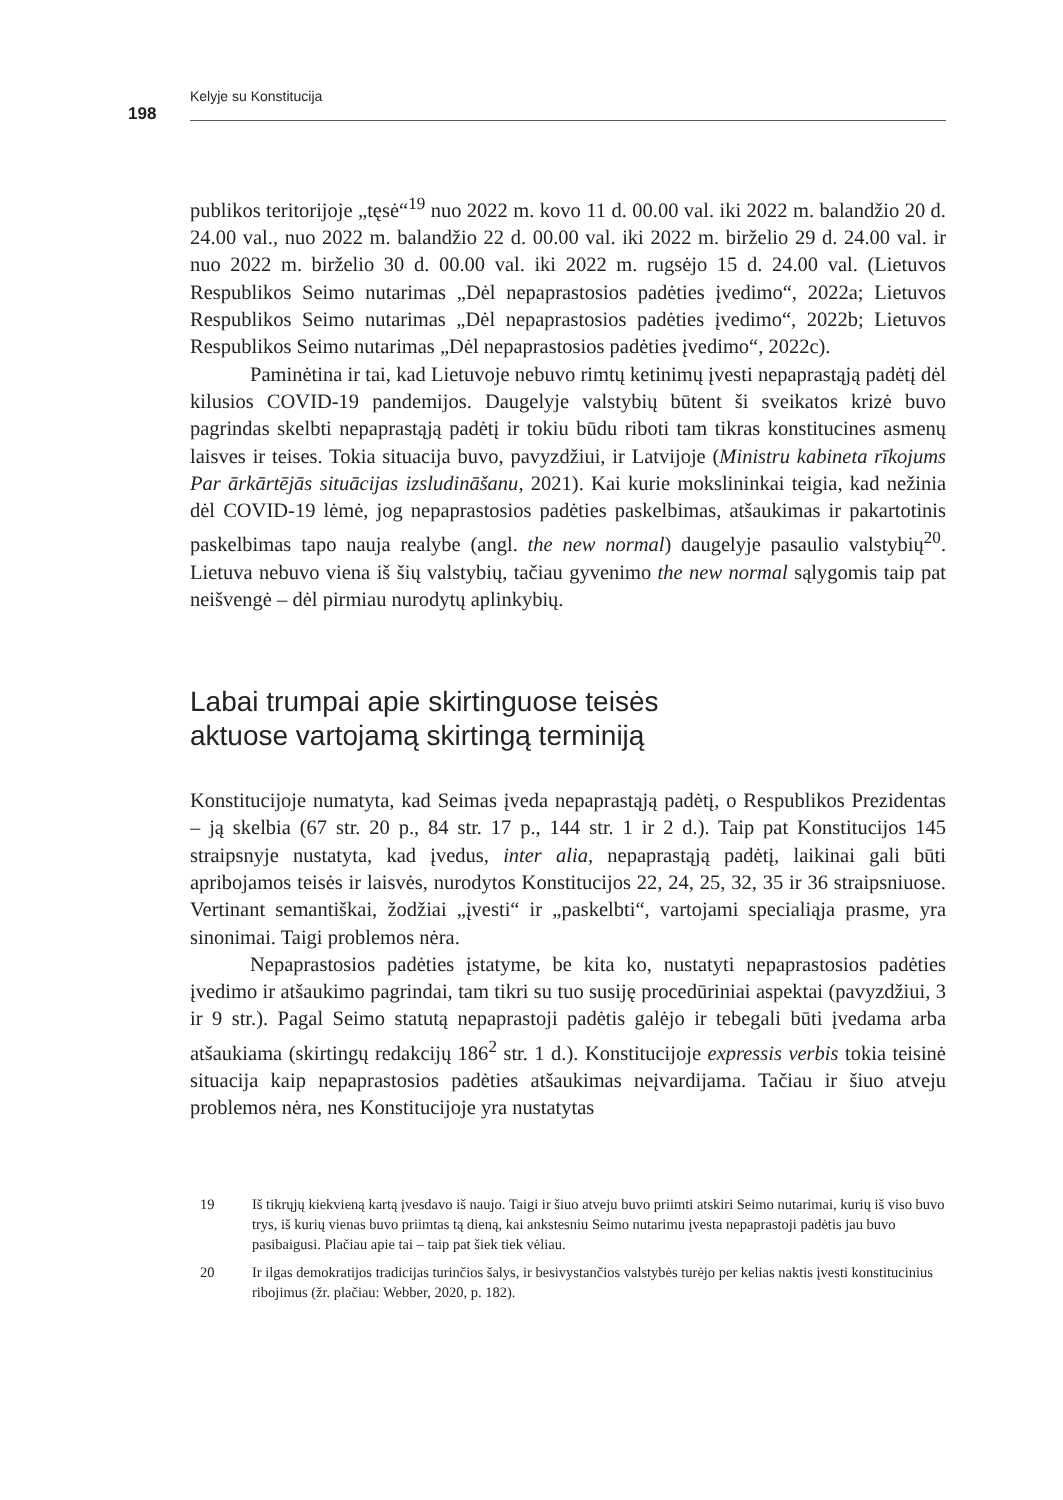Kelyje su Konstitucija
198
publikos teritorijoje „tęsė“<sup>19</sup> nuo 2022 m. kovo 11 d. 00.00 val. iki 2022 m. balandžio 20 d. 24.00 val., nuo 2022 m. balandžio 22 d. 00.00 val. iki 2022 m. birželio 29 d. 24.00 val. ir nuo 2022 m. birželio 30 d. 00.00 val. iki 2022 m. rugsėjo 15 d. 24.00 val. (Lietuvos Respublikos Seimo nutarimas „Dėl nepaprastosios padėties įvedimo“, 2022a; Lietuvos Respublikos Seimo nutarimas „Dėl nepaprastosios padėties įvedimo“, 2022b; Lietuvos Respublikos Seimo nutarimas „Dėl nepaprastosios padėties įvedimo“, 2022c).
Paminėtina ir tai, kad Lietuvoje nebuvo rimtų ketinimų įvesti nepaprastąją padėtį dėl kilusios COVID-19 pandemijos. Daugelyje valstybių būtent ši sveikatos krizė buvo pagrindas skelbti nepaprastąją padėtį ir tokiu būdu riboti tam tikras konstitucines asmenų laisves ir teises. Tokia situacija buvo, pavyzdžiui, ir Latvijoje (Ministru kabineta rīkojums Par ārkārtējās situācijas izsludināšanu, 2021). Kai kurie mokslininkai teigia, kad nežinia dėl COVID-19 lėmė, jog nepaprastosios padėties paskelbimas, atšaukimas ir pakartotinis paskelbimas tapo nauja realybe (angl. the new normal) daugelyje pasaulio valstybių<sup>20</sup>. Lietuva nebuvo viena iš šių valstybių, tačiau gyvenimo the new normal sąlygomis taip pat neišvengė – dėl pirmiau nurodytų aplinkybių.
Labai trumpai apie skirtinguose teisės
aktuose vartojamą skirtingą terminiją
Konstitucijoje numatyta, kad Seimas įveda nepaprastąją padėtį, o Respublikos Prezidentas – ją skelbia (67 str. 20 p., 84 str. 17 p., 144 str. 1 ir 2 d.). Taip pat Konstitucijos 145 straipsnyje nustatyta, kad įvedus, inter alia, nepaprastąją padėtį, laikinai gali būti apribojamos teisės ir laisvės, nurodytos Konstitucijos 22, 24, 25, 32, 35 ir 36 straipsniuose. Vertinant semantiškai, žodžiai „įvesti“ ir „paskelbti“, vartojami specialiąja prasme, yra sinonimai. Taigi problemos nėra.
Nepaprastosios padėties įstatyme, be kita ko, nustatyti nepaprastosios padėties įvedimo ir atšaukimo pagrindai, tam tikri su tuo susiję procedūriniai aspektai (pavyzdžiui, 3 ir 9 str.). Pagal Seimo statutą nepaprastoji padėtis galėjo ir tebegali būti įvedama arba atšaukiama (skirtingų redakcijų 186<sup>2</sup> str. 1 d.). Konstitucijoje expressis verbis tokia teisinė situacija kaip nepaprastosios padėties atšaukimas neįvardijama. Tačiau ir šiuo atveju problemos nėra, nes Konstitucijoje yra nustatytas
19 Iš tikrųjų kiekvieną kartą įvesdavo iš naujo. Taigi ir šiuo atveju buvo priimti atskiri Seimo nutarimai, kurių iš viso buvo trys, iš kurių vienas buvo priimtas tą dieną, kai ankstesniu Seimo nutarimu įvesta nepaprastoji padėtis jau buvo pasibaigusi. Plačiau apie tai – taip pat šiek tiek vėliau.
20 Ir ilgas demokratijos tradicijas turinčios šalys, ir besivystančios valstybės turėjo per kelias naktis įvesti konstitucinius ribojimus (žr. plačiau: Webber, 2020, p. 182).